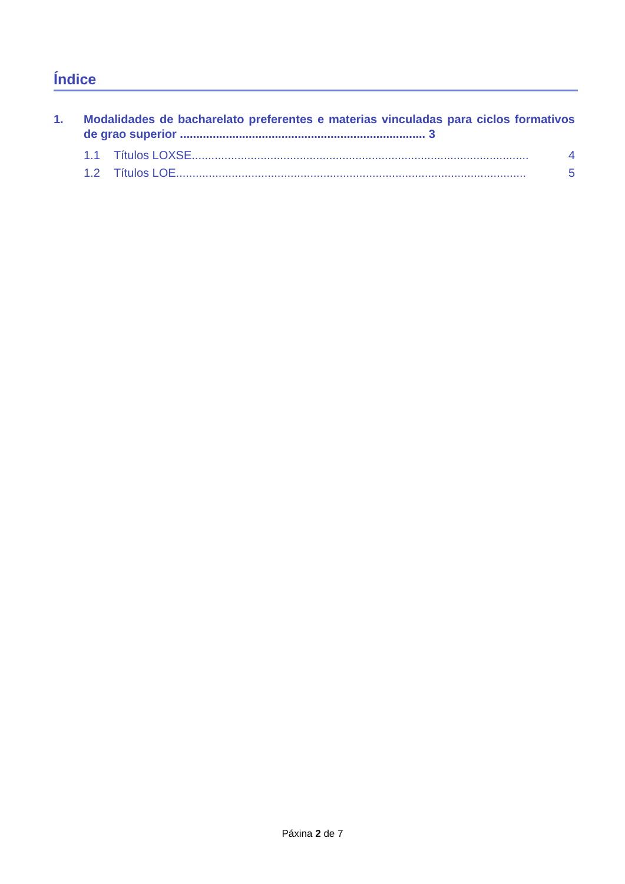Índice
1. Modalidades de bacharelato preferentes e materias vinculadas para ciclos formativos de grao superior ........................................................................... 3
1.1 Títulos LOXSE....................................................................................................... 4
1.2 Títulos LOE........................................................................................................... 5
Páxina 2 de 7